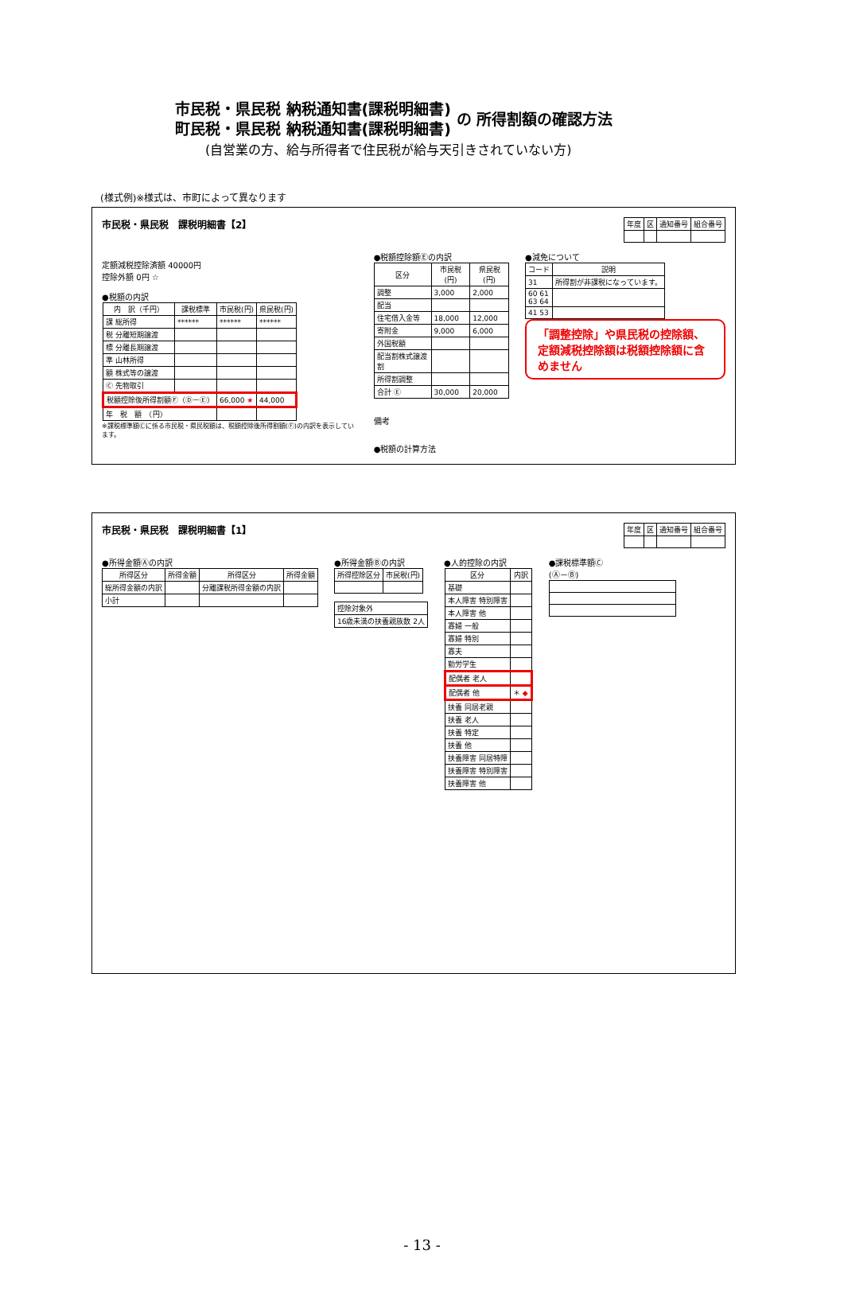市民税・県民税 納税通知書(課税明細書)
町民税・県民税 納税通知書(課税明細書) の 所得割額の確認方法
(自営業の方、給与所得者で住民税が給与天引きされていない方)
(様式例)※様式は、市町によって異なります
市民税・県民税　課税明細書【2】
| 年度 | 区 | 通知番号 | 組合番号 |
定額減税控除済額 40000円
控除外額 0円 ☆
●税額の内訳
| 内 訳（千円） | 課税標準 | 市民税(円) | 県民税(円) |
| --- | --- | --- | --- |
| 課 総所得 | ****** | ****** | ****** |
| 税 分離短期譲渡 | | | |
| 標 分離長期譲渡 | | | |
| 準 山林所得 | | | |
| 額 株式等の譲渡 | | | |
| Ⓒ 先物取引 | | | |
| 税額控除後所得割額Ⓕ（Ⓓ－Ⓔ） | | 66,000 ★ | 44,000 |
| 年 税 額 （円） | | | |
※課税標準額Ⓒに係る市民税・県民税額は、税額控除後所得割額(Ⓕ)の内訳を表示しています。
●税額控除額Ⓔの内訳
| 区分 | 市民税(円) | 県民税(円) |
| --- | --- | --- |
| 調整 | 3,000 | 2,000 |
| 配当 | | |
| 住宅借入金等 | 18,000 | 12,000 |
| 寄附金 | 9,000 | 6,000 |
| 外国税額 | | |
| 配当割株式譲渡割 | | |
| 所得割調整 | | |
| 合計 Ⓔ | 30,000 | 20,000 |
備考
●税額の計算方法
●減免について
| コード | 説明 |
| --- | --- |
| 31 | 所得割が非課税になっています。 |
| 60 61 63 64 | |
| 41 53 | |
「調整控除」や県民税の控除額、定額減税控除額は税額控除額に含めません
市民税・県民税　課税明細書【1】
| 年度 | 区 | 通知番号 | 組合番号 |
●所得金額Ⓐの内訳
| 所得区分 | 所得金額 | 所得区分 | 所得金額 |
| --- | --- | --- | --- |
| 総所得金額の内訳 | | 分離課税所得金額の内訳 | |
| 小計 | | | |
●所得金額Ⓑの内訳
| 所得控除区分 | 市民税(円) |
| --- | --- |
| 控除対象外 |
| 16歳未満の扶養親族数 2人 |
●人的控除の内訳
| 区分 | 内訳 |
| --- | --- |
| 基礎 | |
| 本人障害 特別障害 | |
| 本人障害 他 | |
| 寡婦 一般 | |
| 寡婦 特別 | |
| 寡夫 | |
| 勤労学生 | |
| 配偶者 老人 | |
| 配偶者 他 | ＊ ◆ |
| 扶養 同居老親 | |
| 扶養 老人 | |
| 扶養 特定 | |
| 扶養 他 | |
| 扶養障害 同居特障 | |
| 扶養障害 特別障害 | |
| 扶養障害 他 | |
●課税標準額Ⓒ
(Ⓐ－Ⓑ)
- 13 -